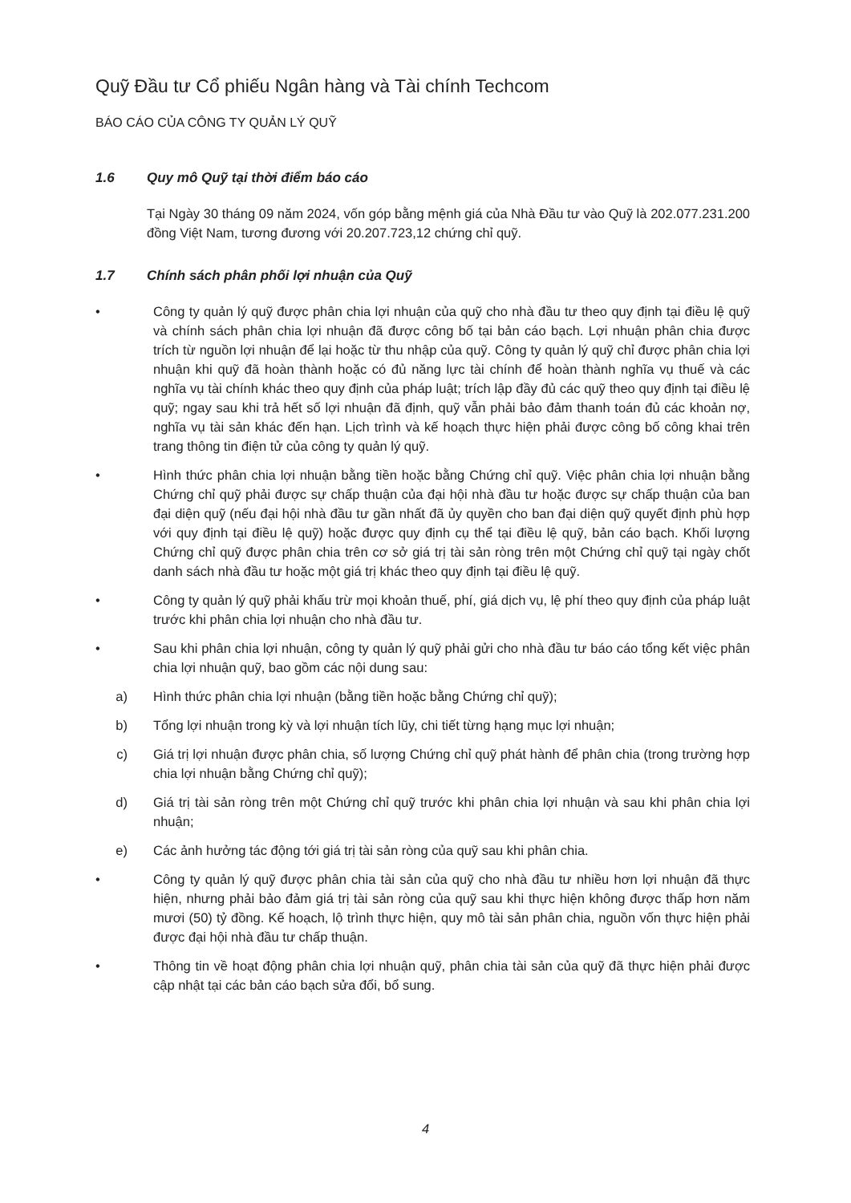Quỹ Đầu tư Cổ phiếu Ngân hàng và Tài chính Techcom
BÁO CÁO CỦA CÔNG TY QUẢN LÝ QUỸ
1.6 Quy mô Quỹ tại thời điểm báo cáo
Tại Ngày 30 tháng 09 năm 2024, vốn góp bằng mệnh giá của Nhà Đầu tư vào Quỹ là 202.077.231.200 đồng Việt Nam, tương đương với 20.207.723,12 chứng chỉ quỹ.
1.7 Chính sách phân phối lợi nhuận của Quỹ
• Công ty quản lý quỹ được phân chia lợi nhuận của quỹ cho nhà đầu tư theo quy định tại điều lệ quỹ và chính sách phân chia lợi nhuận đã được công bố tại bản cáo bạch. Lợi nhuận phân chia được trích từ nguồn lợi nhuận để lại hoặc từ thu nhập của quỹ. Công ty quản lý quỹ chỉ được phân chia lợi nhuận khi quỹ đã hoàn thành hoặc có đủ năng lực tài chính để hoàn thành nghĩa vụ thuế và các nghĩa vụ tài chính khác theo quy định của pháp luật; trích lập đầy đủ các quỹ theo quy định tại điều lệ quỹ; ngay sau khi trả hết số lợi nhuận đã định, quỹ vẫn phải bảo đảm thanh toán đủ các khoản nợ, nghĩa vụ tài sản khác đến hạn. Lịch trình và kế hoạch thực hiện phải được công bố công khai trên trang thông tin điện tử của công ty quản lý quỹ.
• Hình thức phân chia lợi nhuận bằng tiền hoặc bằng Chứng chỉ quỹ. Việc phân chia lợi nhuận bằng Chứng chỉ quỹ phải được sự chấp thuận của đại hội nhà đầu tư hoặc được sự chấp thuận của ban đại diện quỹ (nếu đại hội nhà đầu tư gần nhất đã ủy quyền cho ban đại diện quỹ quyết định phù hợp với quy định tại điều lệ quỹ) hoặc được quy định cụ thể tại điều lệ quỹ, bản cáo bạch. Khối lượng Chứng chỉ quỹ được phân chia trên cơ sở giá trị tài sản ròng trên một Chứng chỉ quỹ tại ngày chốt danh sách nhà đầu tư hoặc một giá trị khác theo quy định tại điều lệ quỹ.
• Công ty quản lý quỹ phải khấu trừ mọi khoản thuế, phí, giá dịch vụ, lệ phí theo quy định của pháp luật trước khi phân chia lợi nhuận cho nhà đầu tư.
• Sau khi phân chia lợi nhuận, công ty quản lý quỹ phải gửi cho nhà đầu tư báo cáo tổng kết việc phân chia lợi nhuận quỹ, bao gồm các nội dung sau:
a) Hình thức phân chia lợi nhuận (bằng tiền hoặc bằng Chứng chỉ quỹ);
b) Tổng lợi nhuận trong kỳ và lợi nhuận tích lũy, chi tiết từng hạng mục lợi nhuận;
c) Giá trị lợi nhuận được phân chia, số lượng Chứng chỉ quỹ phát hành để phân chia (trong trường hợp chia lợi nhuận bằng Chứng chỉ quỹ);
d) Giá trị tài sản ròng trên một Chứng chỉ quỹ trước khi phân chia lợi nhuận và sau khi phân chia lợi nhuận;
e) Các ảnh hưởng tác động tới giá trị tài sản ròng của quỹ sau khi phân chia.
• Công ty quản lý quỹ được phân chia tài sản của quỹ cho nhà đầu tư nhiều hơn lợi nhuận đã thực hiện, nhưng phải bảo đảm giá trị tài sản ròng của quỹ sau khi thực hiện không được thấp hơn năm mươi (50) tỷ đồng. Kế hoạch, lộ trình thực hiện, quy mô tài sản phân chia, nguồn vốn thực hiện phải được đại hội nhà đầu tư chấp thuận.
• Thông tin về hoạt động phân chia lợi nhuận quỹ, phân chia tài sản của quỹ đã thực hiện phải được cập nhật tại các bản cáo bạch sửa đổi, bổ sung.
4